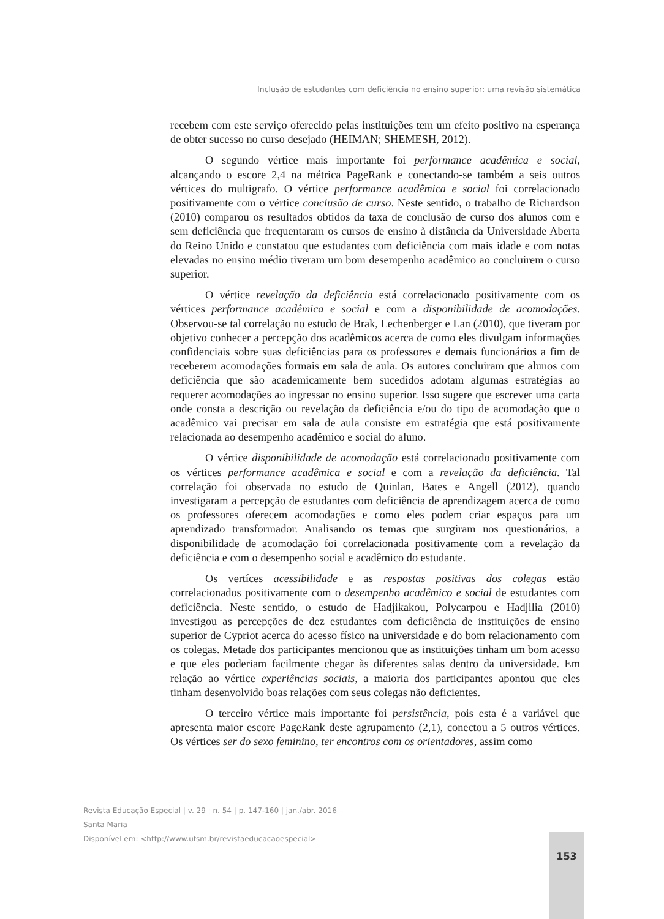Inclusão de estudantes com deficiência no ensino superior: uma revisão sistemática
recebem com este serviço oferecido pelas instituições tem um efeito positivo na esperança de obter sucesso no curso desejado (HEIMAN; SHEMESH, 2012).
O segundo vértice mais importante foi performance acadêmica e social, alcançando o escore 2,4 na métrica PageRank e conectando-se também a seis outros vértices do multigrafo. O vértice performance acadêmica e social foi correlacionado positivamente com o vértice conclusão de curso. Neste sentido, o trabalho de Richardson (2010) comparou os resultados obtidos da taxa de conclusão de curso dos alunos com e sem deficiência que frequentaram os cursos de ensino à distância da Universidade Aberta do Reino Unido e constatou que estudantes com deficiência com mais idade e com notas elevadas no ensino médio tiveram um bom desempenho acadêmico ao concluirem o curso superior.
O vértice revelação da deficiência está correlacionado positivamente com os vértices performance acadêmica e social e com a disponibilidade de acomodações. Observou-se tal correlação no estudo de Brak, Lechenberger e Lan (2010), que tiveram por objetivo conhecer a percepção dos acadêmicos acerca de como eles divulgam informações confidenciais sobre suas deficiências para os professores e demais funcionários a fim de receberem acomodações formais em sala de aula. Os autores concluiram que alunos com deficiência que são academicamente bem sucedidos adotam algumas estratégias ao requerer acomodações ao ingressar no ensino superior. Isso sugere que escrever uma carta onde consta a descrição ou revelação da deficiência e/ou do tipo de acomodação que o acadêmico vai precisar em sala de aula consiste em estratégia que está positivamente relacionada ao desempenho acadêmico e social do aluno.
O vértice disponibilidade de acomodação está correlacionado positivamente com os vértices performance acadêmica e social e com a revelação da deficiência. Tal correlação foi observada no estudo de Quinlan, Bates e Angell (2012), quando investigaram a percepção de estudantes com deficiência de aprendizagem acerca de como os professores oferecem acomodações e como eles podem criar espaços para um aprendizado transformador. Analisando os temas que surgiram nos questionários, a disponibilidade de acomodação foi correlacionada positivamente com a revelação da deficiência e com o desempenho social e acadêmico do estudante.
Os vertíces acessibilidade e as respostas positivas dos colegas estão correlacionados positivamente com o desempenho acadêmico e social de estudantes com deficiência. Neste sentido, o estudo de Hadjikakou, Polycarpou e Hadjilia (2010) investigou as percepções de dez estudantes com deficiência de instituições de ensino superior de Cypriot acerca do acesso físico na universidade e do bom relacionamento com os colegas. Metade dos participantes mencionou que as instituições tinham um bom acesso e que eles poderiam facilmente chegar às diferentes salas dentro da universidade. Em relação ao vértice experiências sociais, a maioria dos participantes apontou que eles tinham desenvolvido boas relações com seus colegas não deficientes.
O terceiro vértice mais importante foi persistência, pois esta é a variável que apresenta maior escore PageRank deste agrupamento (2,1), conectou a 5 outros vértices. Os vértices ser do sexo feminino, ter encontros com os orientadores, assim como
Revista Educação Especial | v. 29 | n. 54 | p. 147-160 | jan./abr. 2016
Santa Maria
Disponível em: <http://www.ufsm.br/revistaeducacaoespecial>
153